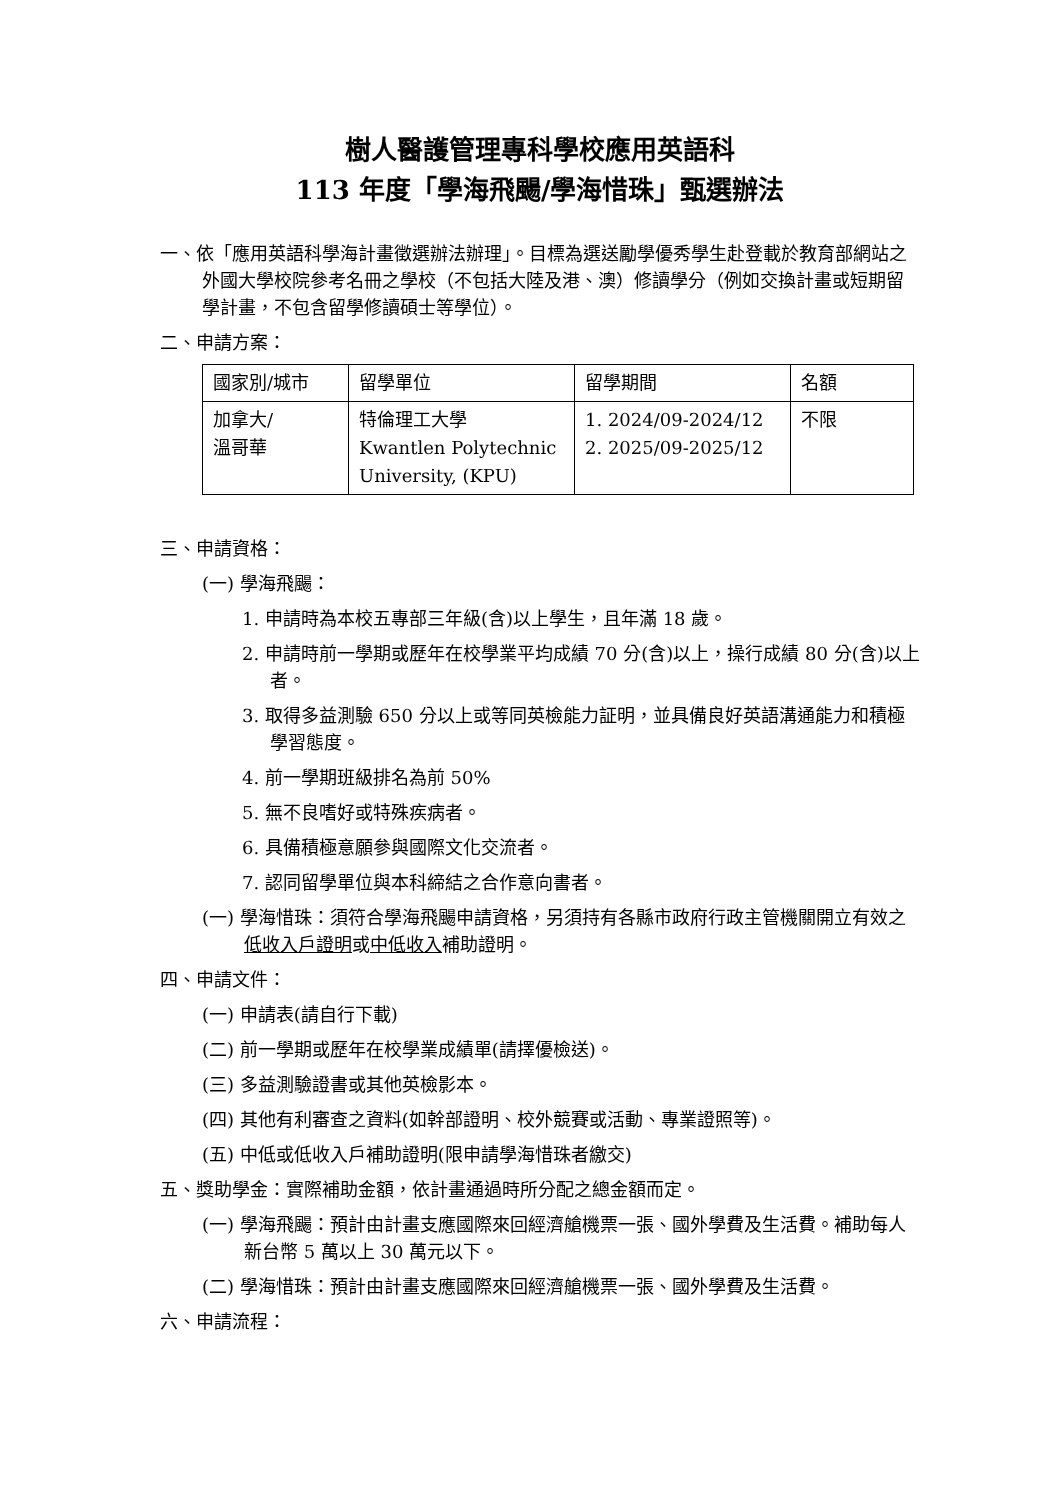樹人醫護管理專科學校應用英語科
113 年度「學海飛颺/學海惜珠」甄選辦法
一、依「應用英語科學海計畫徵選辦法辦理」。目標為選送勵學優秀學生赴登載於教育部網站之外國大學校院參考名冊之學校（不包括大陸及港、澳）修讀學分（例如交換計畫或短期留學計畫，不包含留學修讀碩士等學位）。
二、申請方案：
| 國家別/城市 | 留學單位 | 留學期間 | 名額 |
| 加拿大/ 溫哥華 | 特倫理工大學 Kwantlen Polytechnic University, (KPU) | 1. 2024/09-2024/12 2. 2025/09-2025/12 | 不限 |
三、申請資格：
(一) 學海飛颺：
1. 申請時為本校五專部三年級(含)以上學生，且年滿 18 歲。
2. 申請時前一學期或歷年在校學業平均成績 70 分(含)以上，操行成績 80 分(含)以上者。
3. 取得多益測驗 650 分以上或等同英檢能力証明，並具備良好英語溝通能力和積極學習態度。
4. 前一學期班級排名為前 50%
5. 無不良嗜好或特殊疾病者。
6. 具備積極意願參與國際文化交流者。
7. 認同留學單位與本科締結之合作意向書者。
(一) 學海惜珠：須符合學海飛颺申請資格，另須持有各縣市政府行政主管機關開立有效之低收入戶證明或中低收入補助證明。
四、申請文件：
(一) 申請表(請自行下載)
(二) 前一學期或歷年在校學業成績單(請擇優檢送)。
(三) 多益測驗證書或其他英檢影本。
(四) 其他有利審查之資料(如幹部證明、校外競賽或活動、專業證照等)。
(五) 中低或低收入戶補助證明(限申請學海惜珠者繳交)
五、獎助學金：實際補助金額，依計畫通過時所分配之總金額而定。
(一) 學海飛颺：預計由計畫支應國際來回經濟艙機票一張、國外學費及生活費。補助每人新台幣 5 萬以上 30 萬元以下。
(二) 學海惜珠：預計由計畫支應國際來回經濟艙機票一張、國外學費及生活費。
六、申請流程：